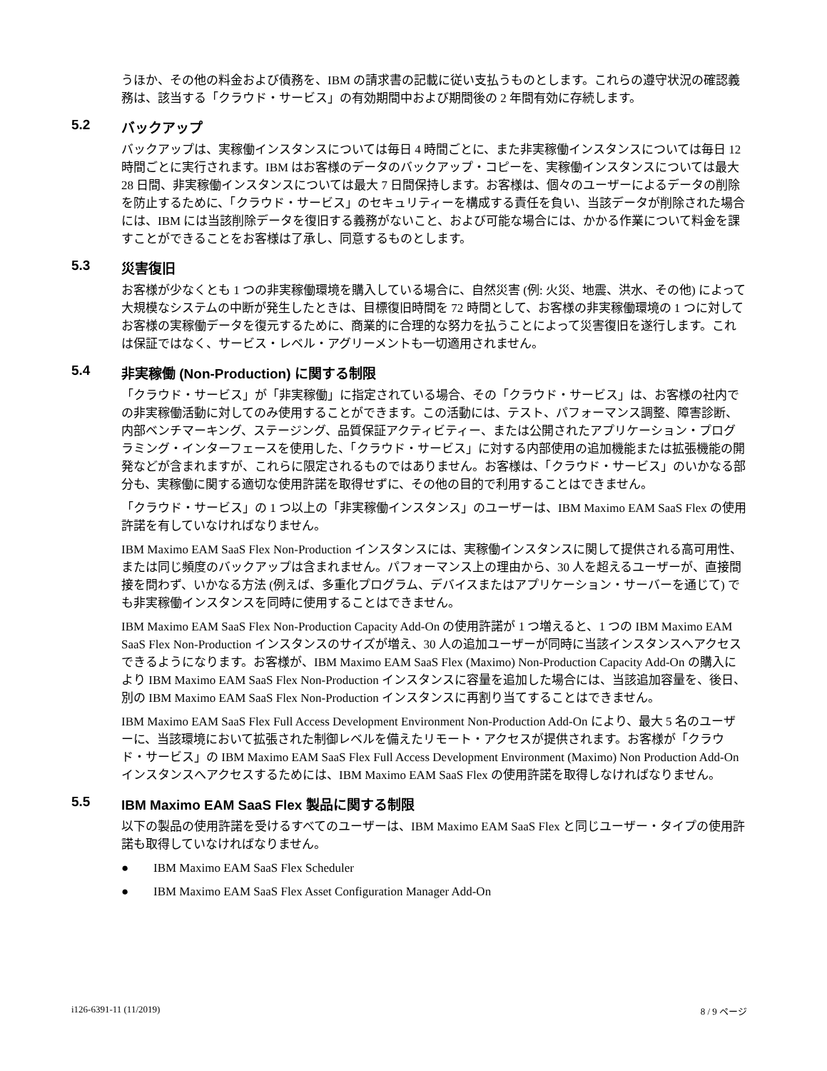うほか、その他の料金および債務を、IBM の請求書の記載に従い支払うものとします。これらの遵守状況の確認義務は、該当する「クラウド・サービス」の有効期間中および期間後の 2 年間有効に存続します。
5.2 バックアップ
バックアップは、実稼働インスタンスについては毎日 4 時間ごとに、また非実稼働インスタンスについては毎日 12 時間ごとに実行されます。IBM はお客様のデータのバックアップ・コピーを、実稼働インスタンスについては最大 28 日間、非実稼働インスタンスについては最大 7 日間保持します。お客様は、個々のユーザーによるデータの削除を防止するために、「クラウド・サービス」のセキュリティーを構成する責任を負い、当該データが削除された場合には、IBM には当該削除データを復旧する義務がないこと、および可能な場合には、かかる作業について料金を課すことができることをお客様は了承し、同意するものとします。
5.3 災害復旧
お客様が少なくとも 1 つの非実稼働環境を購入している場合に、自然災害 (例: 火災、地震、洪水、その他) によって大規模なシステムの中断が発生したときは、目標復旧時間を 72 時間として、お客様の非実稼働環境の 1 つに対してお客様の実稼働データを復元するために、商業的に合理的な努力を払うことによって災害復旧を遂行します。これは保証ではなく、サービス・レベル・アグリーメントも一切適用されません。
5.4 非実稼働 (Non-Production) に関する制限
「クラウド・サービス」が「非実稼働」に指定されている場合、その「クラウド・サービス」は、お客様の社内での非実稼働活動に対してのみ使用することができます。この活動には、テスト、パフォーマンス調整、障害診断、内部ベンチマーキング、ステージング、品質保証アクティビティー、または公開されたアプリケーション・プログラミング・インターフェースを使用した、「クラウド・サービス」に対する内部使用の追加機能または拡張機能の開発などが含まれますが、これらに限定されるものではありません。お客様は、「クラウド・サービス」のいかなる部分も、実稼働に関する適切な使用許諾を取得せずに、その他の目的で利用することはできません。
「クラウド・サービス」の 1 つ以上の「非実稼働インスタンス」のユーザーは、IBM Maximo EAM SaaS Flex の使用許諾を有していなければなりません。
IBM Maximo EAM SaaS Flex Non-Production インスタンスには、実稼働インスタンスに関して提供される高可用性、または同じ頻度のバックアップは含まれません。パフォーマンス上の理由から、30 人を超えるユーザーが、直接間接を問わず、いかなる方法 (例えば、多重化プログラム、デバイスまたはアプリケーション・サーバーを通じて) でも非実稼働インスタンスを同時に使用することはできません。
IBM Maximo EAM SaaS Flex Non-Production Capacity Add-On の使用許諾が 1 つ増えると、1 つの IBM Maximo EAM SaaS Flex Non-Production インスタンスのサイズが増え、30 人の追加ユーザーが同時に当該インスタンスへアクセスできるようになります。お客様が、IBM Maximo EAM SaaS Flex (Maximo) Non-Production Capacity Add-On の購入により IBM Maximo EAM SaaS Flex Non-Production インスタンスに容量を追加した場合には、当該追加容量を、後日、別の IBM Maximo EAM SaaS Flex Non-Production インスタンスに再割り当てすることはできません。
IBM Maximo EAM SaaS Flex Full Access Development Environment Non-Production Add-On により、最大 5 名のユーザーに、当該環境において拡張された制御レベルを備えたリモート・アクセスが提供されます。お客様が「クラウド・サービス」の IBM Maximo EAM SaaS Flex Full Access Development Environment (Maximo) Non Production Add-On インスタンスへアクセスするためには、IBM Maximo EAM SaaS Flex の使用許諾を取得しなければなりません。
5.5 IBM Maximo EAM SaaS Flex 製品に関する制限
以下の製品の使用許諾を受けるすべてのユーザーは、IBM Maximo EAM SaaS Flex と同じユーザー・タイプの使用許諾も取得していなければなりません。
● IBM Maximo EAM SaaS Flex Scheduler
● IBM Maximo EAM SaaS Flex Asset Configuration Manager Add-On
i126-6391-11 (11/2019) 8 / 9 ページ